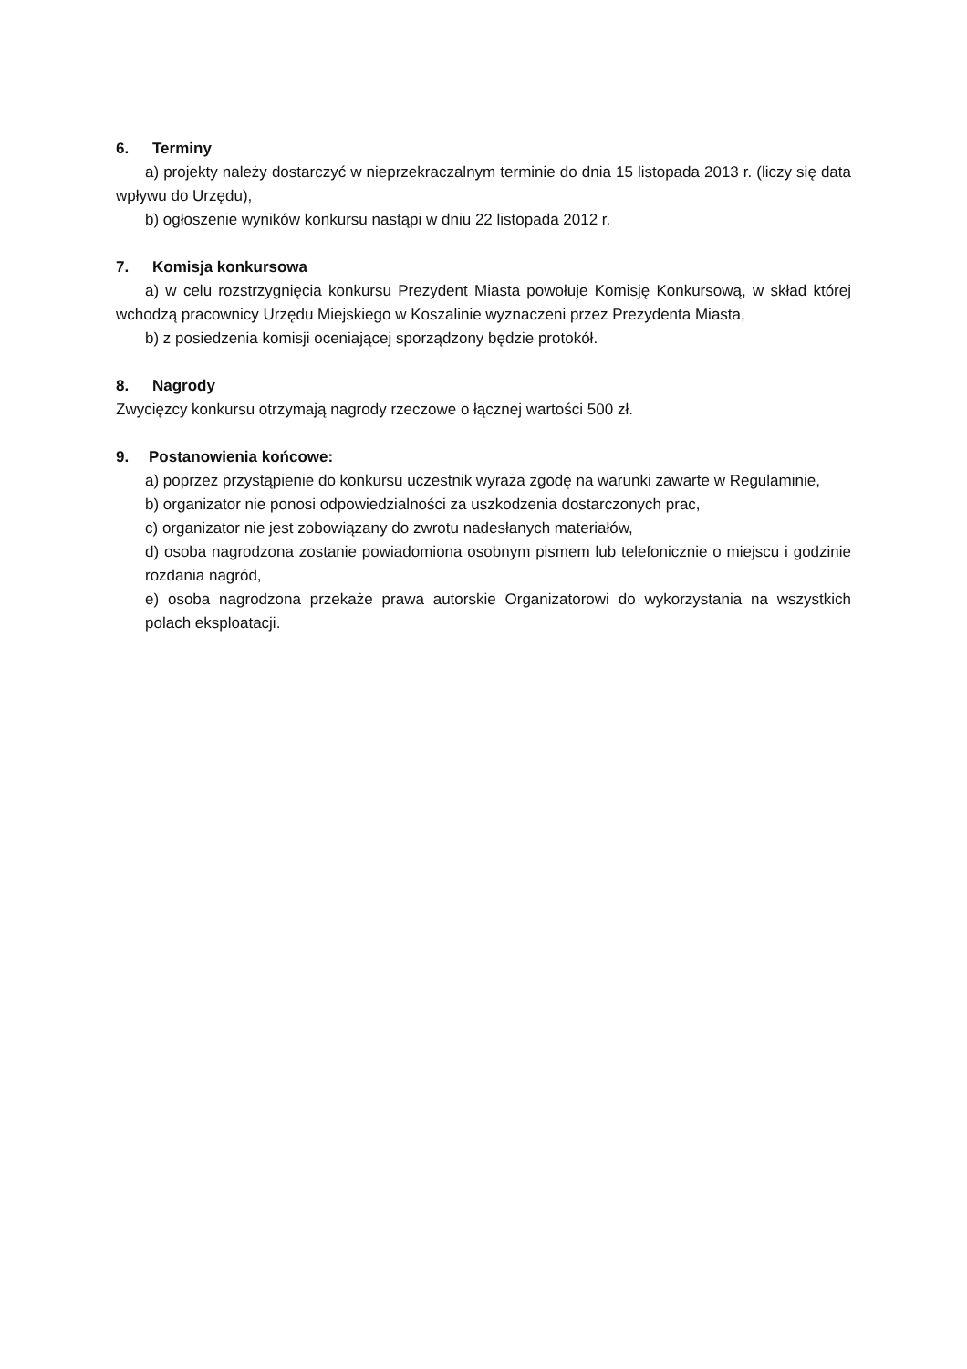6. Terminy
a) projekty należy dostarczyć w nieprzekraczalnym terminie do dnia 15 listopada 2013 r. (liczy się data wpływu do Urzędu),
b) ogłoszenie wyników konkursu nastąpi w dniu 22 listopada 2012 r.
7. Komisja konkursowa
a) w celu rozstrzygnięcia konkursu Prezydent Miasta powołuje Komisję Konkursową, w skład której wchodzą pracownicy Urzędu Miejskiego w Koszalinie wyznaczeni przez Prezydenta Miasta,
b) z posiedzenia komisji oceniającej sporządzony będzie protokół.
8. Nagrody
Zwycięzcy konkursu otrzymają nagrody rzeczowe o łącznej wartości 500 zł.
9. Postanowienia końcowe:
a) poprzez przystąpienie do konkursu uczestnik wyraża zgodę na warunki zawarte w Regulaminie,
b) organizator nie ponosi odpowiedzialności za uszkodzenia dostarczonych prac,
c) organizator nie jest zobowiązany do zwrotu nadesłanych materiałów,
d) osoba nagrodzona zostanie powiadomiona osobnym pismem lub telefonicznie o miejscu i godzinie rozdania nagród,
e) osoba nagrodzona przekaże prawa autorskie Organizatorowi do wykorzystania na wszystkich polach eksploatacji.